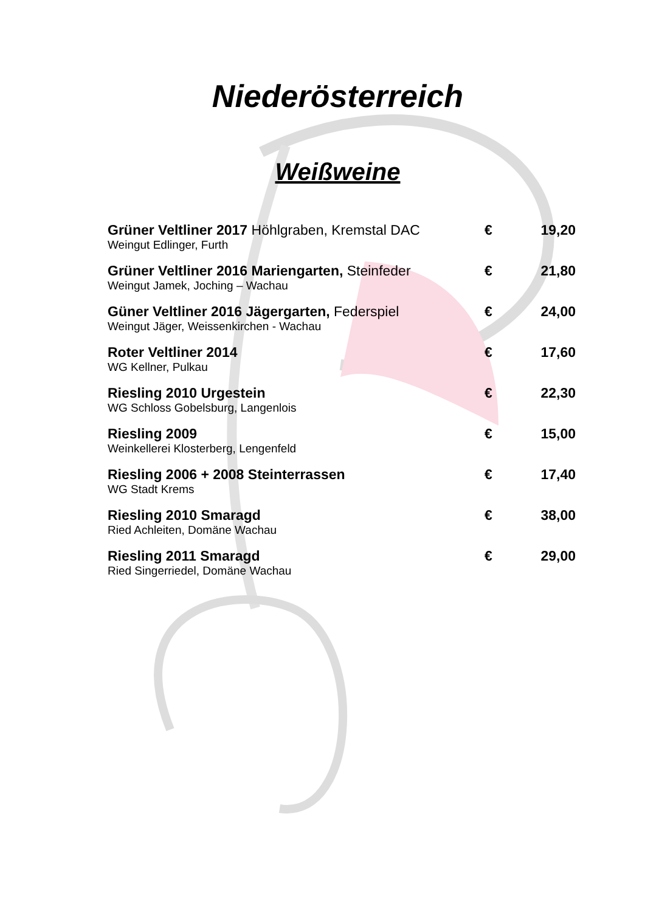Niederösterreich
Weißweine
Grüner Veltliner 2017 Höhlgraben, Kremstal DAC
Weingut Edlinger, Furth
€ 19,20
Grüner Veltliner 2016 Mariengarten, Steinfeder
Weingut Jamek, Joching – Wachau
€ 21,80
Güner Veltliner 2016 Jägergarten, Federspiel
Weingut Jäger, Weissenkirchen - Wachau
€ 24,00
Roter Veltliner 2014
WG Kellner, Pulkau
€ 17,60
Riesling 2010 Urgestein
WG Schloss Gobelsburg, Langenlois
€ 22,30
Riesling 2009
Weinkellerei Klosterberg, Lengenfeld
€ 15,00
Riesling 2006 + 2008 Steinterrassen
WG Stadt Krems
€ 17,40
Riesling 2010 Smaragd
Ried Achleiten, Domäne Wachau
€ 38,00
Riesling 2011 Smaragd
Ried Singerriedel, Domäne Wachau
€ 29,00